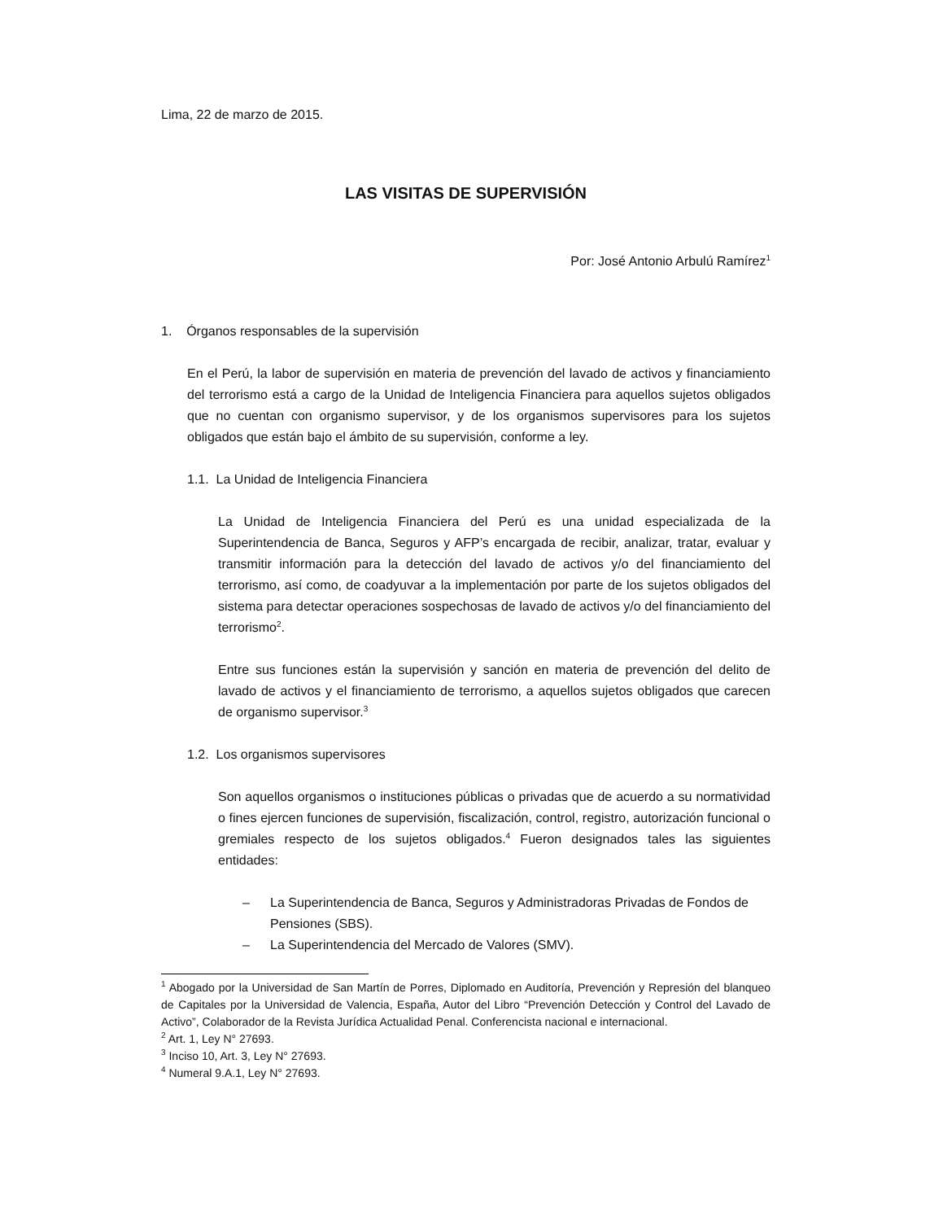Lima, 22 de marzo de 2015.
LAS VISITAS DE SUPERVISIÓN
Por: José Antonio Arbulú Ramírez<sup>1</sup>
1. Órganos responsables de la supervisión
En el Perú, la labor de supervisión en materia de prevención del lavado de activos y financiamiento del terrorismo está a cargo de la Unidad de Inteligencia Financiera para aquellos sujetos obligados que no cuentan con organismo supervisor, y de los organismos supervisores para los sujetos obligados que están bajo el ámbito de su supervisión, conforme a ley.
1.1. La Unidad de Inteligencia Financiera
La Unidad de Inteligencia Financiera del Perú es una unidad especializada de la Superintendencia de Banca, Seguros y AFP’s encargada de recibir, analizar, tratar, evaluar y transmitir información para la detección del lavado de activos y/o del financiamiento del terrorismo, así como, de coadyuvar a la implementación por parte de los sujetos obligados del sistema para detectar operaciones sospechosas de lavado de activos y/o del financiamiento del terrorismo<sup>2</sup>.
Entre sus funciones están la supervisión y sanción en materia de prevención del delito de lavado de activos y el financiamiento de terrorismo, a aquellos sujetos obligados que carecen de organismo supervisor.<sup>3</sup>
1.2. Los organismos supervisores
Son aquellos organismos o instituciones públicas o privadas que de acuerdo a su normatividad o fines ejercen funciones de supervisión, fiscalización, control, registro, autorización funcional o gremiales respecto de los sujetos obligados.<sup>4</sup> Fueron designados tales las siguientes entidades:
– La Superintendencia de Banca, Seguros y Administradoras Privadas de Fondos de Pensiones (SBS).
– La Superintendencia del Mercado de Valores (SMV).
<sup>1</sup> Abogado por la Universidad de San Martín de Porres, Diplomado en Auditoría, Prevención y Represión del blanqueo de Capitales por la Universidad de Valencia, España, Autor del Libro “Prevención Detección y Control del Lavado de Activo”, Colaborador de la Revista Jurídica Actualidad Penal. Conferencista nacional e internacional.
<sup>2</sup> Art. 1, Ley N° 27693.
<sup>3</sup> Inciso 10, Art. 3, Ley N° 27693.
<sup>4</sup> Numeral 9.A.1, Ley N° 27693.